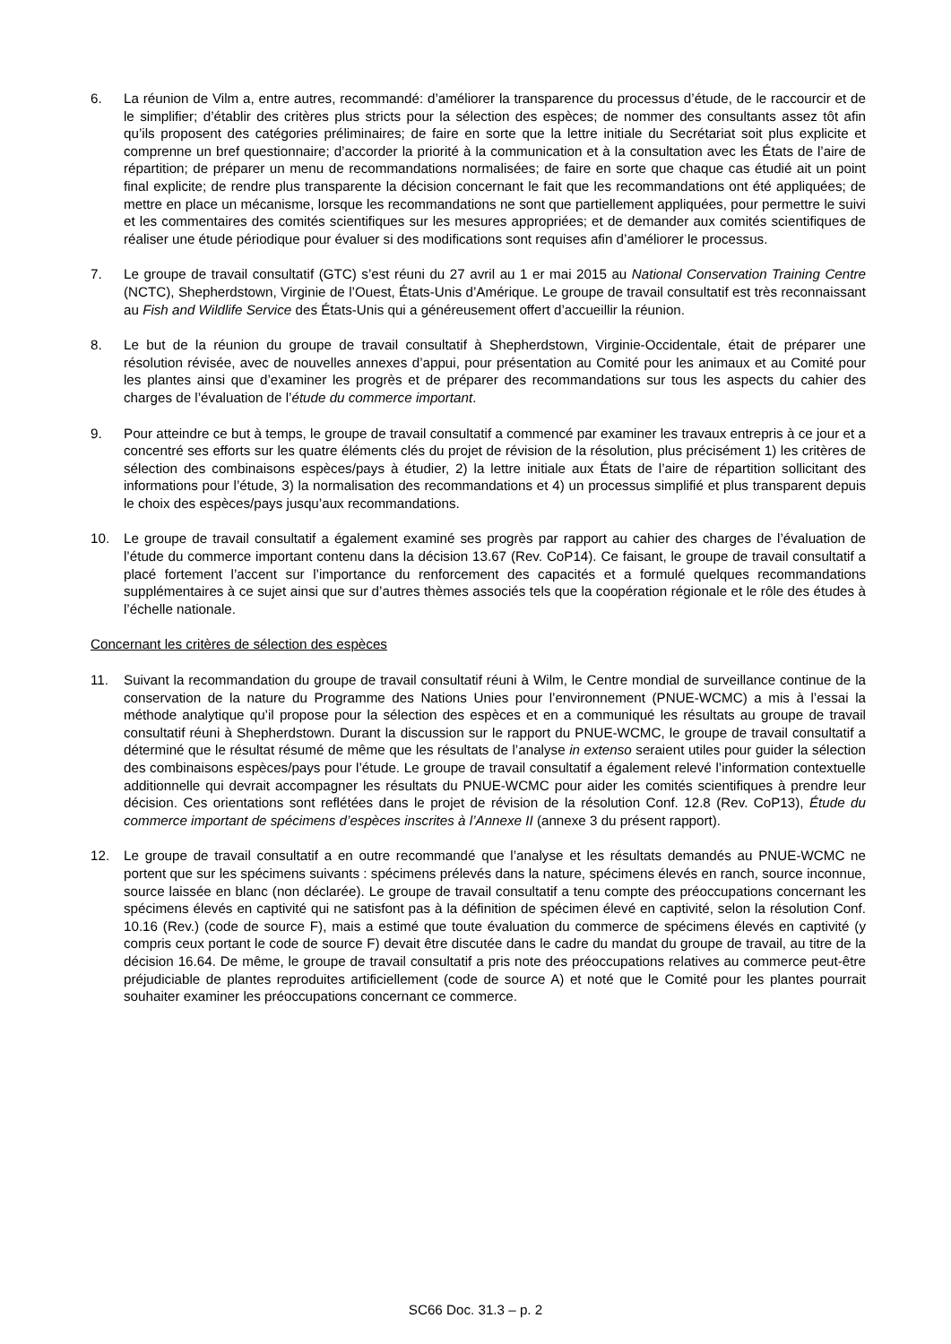6. La réunion de Vilm a, entre autres, recommandé: d’améliorer la transparence du processus d’étude, de le raccourcir et de le simplifier; d’établir des critères plus stricts pour la sélection des espèces; de nommer des consultants assez tôt afin qu’ils proposent des catégories préliminaires; de faire en sorte que la lettre initiale du Secrétariat soit plus explicite et comprenne un bref questionnaire; d’accorder la priorité à la communication et à la consultation avec les États de l’aire de répartition; de préparer un menu de recommandations normalisées; de faire en sorte que chaque cas étudié ait un point final explicite; de rendre plus transparente la décision concernant le fait que les recommandations ont été appliquées; de mettre en place un mécanisme, lorsque les recommandations ne sont que partiellement appliquées, pour permettre le suivi et les commentaires des comités scientifiques sur les mesures appropriées; et de demander aux comités scientifiques de réaliser une étude périodique pour évaluer si des modifications sont requises afin d’améliorer le processus.
7. Le groupe de travail consultatif (GTC) s’est réuni du 27 avril au 1 er mai 2015 au National Conservation Training Centre (NCTC), Shepherdstown, Virginie de l’Ouest, États-Unis d’Amérique. Le groupe de travail consultatif est très reconnaissant au Fish and Wildlife Service des États-Unis qui a généreusement offert d’accueillir la réunion.
8. Le but de la réunion du groupe de travail consultatif à Shepherdstown, Virginie-Occidentale, était de préparer une résolution révisée, avec de nouvelles annexes d’appui, pour présentation au Comité pour les animaux et au Comité pour les plantes ainsi que d’examiner les progrès et de préparer des recommandations sur tous les aspects du cahier des charges de l’évaluation de l’étude du commerce important.
9. Pour atteindre ce but à temps, le groupe de travail consultatif a commencé par examiner les travaux entrepris à ce jour et a concentré ses efforts sur les quatre éléments clés du projet de révision de la résolution, plus précisément 1) les critères de sélection des combinaisons espèces/pays à étudier, 2) la lettre initiale aux États de l’aire de répartition sollicitant des informations pour l’étude, 3) la normalisation des recommandations et 4) un processus simplifié et plus transparent depuis le choix des espèces/pays jusqu’aux recommandations.
10. Le groupe de travail consultatif a également examiné ses progrès par rapport au cahier des charges de l’évaluation de l’étude du commerce important contenu dans la décision 13.67 (Rev. CoP14). Ce faisant, le groupe de travail consultatif a placé fortement l’accent sur l’importance du renforcement des capacités et a formulé quelques recommandations supplémentaires à ce sujet ainsi que sur d’autres thèmes associés tels que la coopération régionale et le rôle des études à l’échelle nationale.
Concernant les critères de sélection des espèces
11. Suivant la recommandation du groupe de travail consultatif réuni à Wilm, le Centre mondial de surveillance continue de la conservation de la nature du Programme des Nations Unies pour l’environnement (PNUE-WCMC) a mis à l’essai la méthode analytique qu’il propose pour la sélection des espèces et en a communiqué les résultats au groupe de travail consultatif réuni à Shepherdstown. Durant la discussion sur le rapport du PNUE-WCMC, le groupe de travail consultatif a déterminé que le résultat résumé de même que les résultats de l’analyse in extenso seraient utiles pour guider la sélection des combinaisons espèces/pays pour l’étude. Le groupe de travail consultatif a également relevé l’information contextuelle additionnelle qui devrait accompagner les résultats du PNUE-WCMC pour aider les comités scientifiques à prendre leur décision. Ces orientations sont reflétées dans le projet de révision de la résolution Conf. 12.8 (Rev. CoP13), Étude du commerce important de spécimens d’espèces inscrites à l’Annexe II (annexe 3 du présent rapport).
12. Le groupe de travail consultatif a en outre recommandé que l’analyse et les résultats demandés au PNUE-WCMC ne portent que sur les spécimens suivants : spécimens prélevés dans la nature, spécimens élevés en ranch, source inconnue, source laissée en blanc (non déclarée). Le groupe de travail consultatif a tenu compte des préoccupations concernant les spécimens élevés en captivité qui ne satisfont pas à la définition de spécimen élevé en captivité, selon la résolution Conf. 10.16 (Rev.) (code de source F), mais a estimé que toute évaluation du commerce de spécimens élevés en captivité (y compris ceux portant le code de source F) devait être discutée dans le cadre du mandat du groupe de travail, au titre de la décision 16.64. De même, le groupe de travail consultatif a pris note des préoccupations relatives au commerce peut-être préjudiciable de plantes reproduites artificiellement (code de source A) et noté que le Comité pour les plantes pourrait souhaiter examiner les préoccupations concernant ce commerce.
SC66 Doc. 31.3 – p. 2